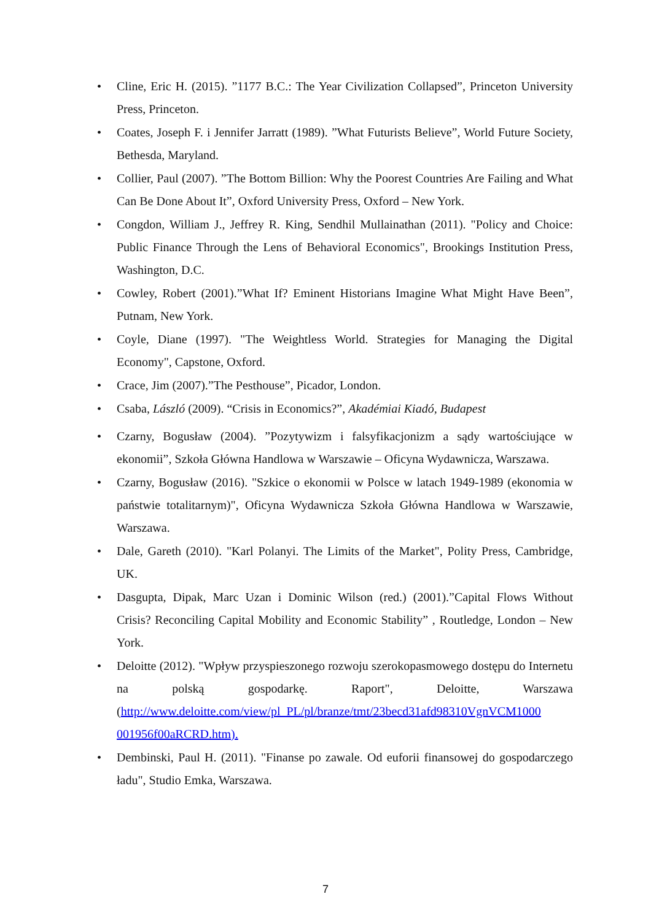• Cline, Eric H. (2015). ”1177 B.C.: The Year Civilization Collapsed”, Princeton University Press, Princeton.
• Coates, Joseph F. i Jennifer Jarratt (1989). ”What Futurists Believe”, World Future Society, Bethesda, Maryland.
• Collier, Paul (2007). ”The Bottom Billion: Why the Poorest Countries Are Failing and What Can Be Done About It”, Oxford University Press, Oxford – New York.
• Congdon, William J., Jeffrey R. King, Sendhil Mullainathan (2011). "Policy and Choice: Public Finance Through the Lens of Behavioral Economics", Brookings Institution Press, Washington, D.C.
• Cowley, Robert (2001).”What If? Eminent Historians Imagine What Might Have Been”, Putnam, New York.
• Coyle, Diane (1997). "The Weightless World. Strategies for Managing the Digital Economy", Capstone, Oxford.
• Crace, Jim (2007).”The Pesthouse”, Picador, London.
• Csaba, László (2009). “Crisis in Economics?”, Akadémiai Kiadó, Budapest
• Czarny, Bogusław (2004). ”Pozytywizm i falsyfikacjonizm a sądy wartościujące w ekonomii”, Szkoła Główna Handlowa w Warszawie – Oficyna Wydawnicza, Warszawa.
• Czarny, Bogusław (2016). "Szkice o ekonomii w Polsce w latach 1949-1989 (ekonomia w państwie totalitarnym)", Oficyna Wydawnicza Szkoła Główna Handlowa w Warszawie, Warszawa.
• Dale, Gareth (2010). "Karl Polanyi. The Limits of the Market", Polity Press, Cambridge, UK.
• Dasgupta, Dipak, Marc Uzan i Dominic Wilson (red.) (2001).”Capital Flows Without Crisis? Reconciling Capital Mobility and Economic Stability” , Routledge, London – New York.
• Deloitte (2012). "Wpływ przyspieszonego rozwoju szerokopasmowego dostępu do Internetu na polską gospodarkę. Raport", Deloitte, Warszawa (http://www.deloitte.com/view/pl_PL/pl/branze/tmt/23becd31afd98310VgnVCM1000 001956f00aRCRD.htm).
• Dembinski, Paul H. (2011). "Finanse po zawale. Od euforii finansowej do gospodarczego ładu", Studio Emka, Warszawa.
7